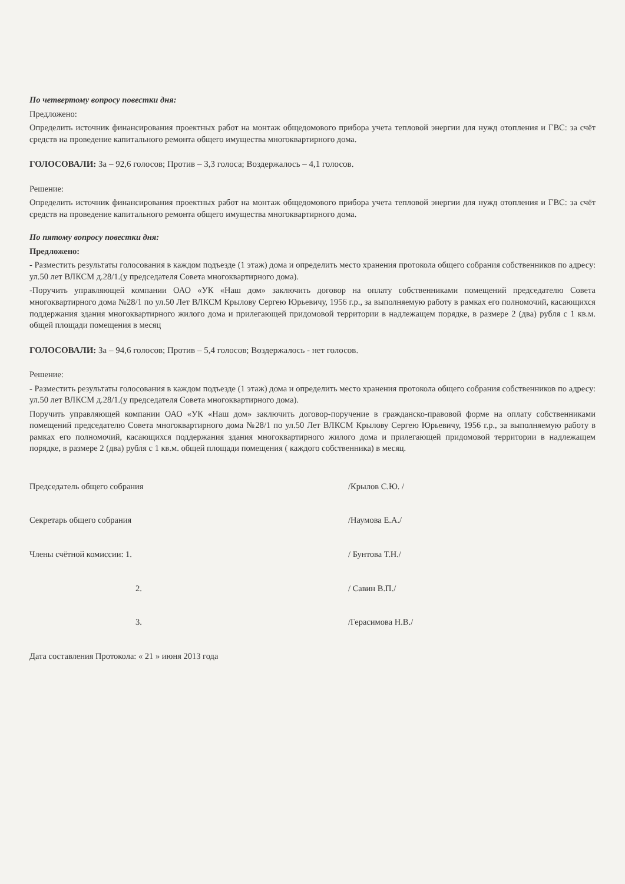По четвертому вопросу повестки дня:
Предложено:
Определить источник финансирования проектных работ на монтаж общедомового прибора учета тепловой энергии для нужд отопления и ГВС: за счёт средств на проведение капитального ремонта общего имущества многоквартирного дома.
ГОЛОСОВАЛИ: За – 92,6 голосов; Против – 3,3 голоса; Воздержалось – 4,1 голосов.
Решение:
Определить источник финансирования проектных работ на монтаж общедомового прибора учета тепловой энергии для нужд отопления и ГВС: за счёт средств на проведение капитального ремонта общего имущества многоквартирного дома.
По пятому вопросу повестки дня:
Предложено:
- Разместить результаты голосования в каждом подъезде (1 этаж) дома и определить место хранения протокола общего собрания собственников по адресу: ул.50 лет ВЛКСМ д.28/1.(у председателя Совета многоквартирного дома).
-Поручить управляющей компании ОАО «УК «Наш дом» заключить договор на оплату собственниками помещений председателю Совета многоквартирного дома №28/1 по ул.50 Лет ВЛКСМ Крылову Сергею Юрьевичу, 1956 г.р., за выполняемую работу в рамках его полномочий, касающихся поддержания здания многоквартирного жилого дома и прилегающей придомовой территории в надлежащем порядке, в размере 2 (два) рубля с 1 кв.м. общей площади помещения в месяц
ГОЛОСОВАЛИ: За – 94,6 голосов; Против – 5,4 голосов; Воздержалось - нет голосов.
Решение:
- Разместить результаты голосования в каждом подъезде (1 этаж) дома и определить место хранения протокола общего собрания собственников по адресу: ул.50 лет ВЛКСМ д.28/1.(у председателя Совета многоквартирного дома).
Поручить управляющей компании ОАО «УК «Наш дом» заключить договор-поручение в гражданско-правовой форме на оплату собственниками помещений председателю Совета многоквартирного дома №28/1 по ул.50 Лет ВЛКСМ Крылову Сергею Юрьевичу, 1956 г.р., за выполняемую работу в рамках его полномочий, касающихся поддержания здания многоквартирного жилого дома и прилегающей придомовой территории в надлежащем порядке, в размере 2 (два) рубля с 1 кв.м. общей площади помещения ( каждого собственника) в месяц.
Председатель общего собрания /Крылов С.Ю. /
Секретарь общего собрания /Наумова Е.А./
Члены счётной комиссии: 1. / Бунтова Т.Н./
2. / Савин В.П./
3. /Герасимова Н.В./
Дата составления Протокола: « 21 » июня 2013 года